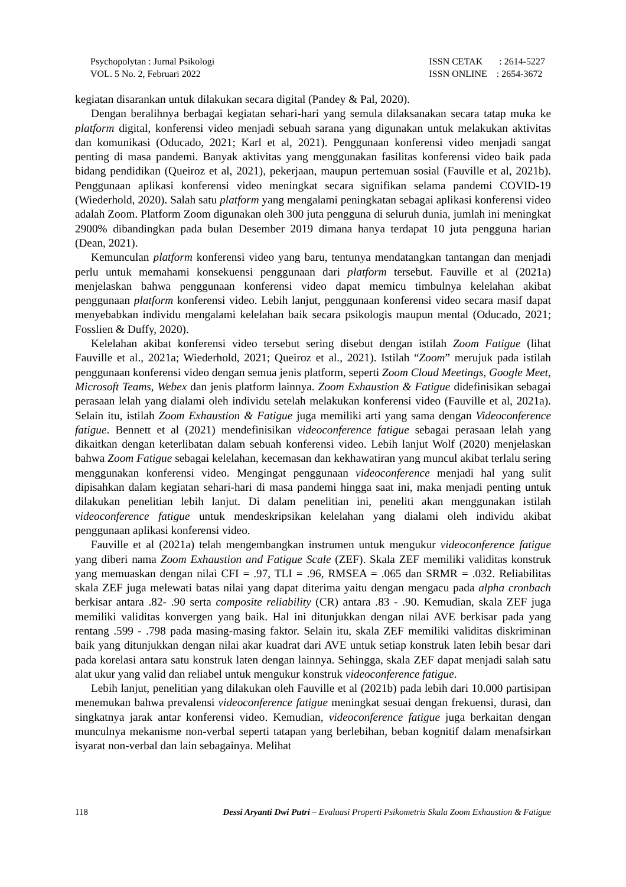Psychopolytan : Jurnal Psikologi
VOL. 5 No. 2, Februari 2022
ISSN CETAK : 2614-5227
ISSN ONLINE : 2654-3672
kegiatan disarankan untuk dilakukan secara digital (Pandey & Pal, 2020).
Dengan beralihnya berbagai kegiatan sehari-hari yang semula dilaksanakan secara tatap muka ke platform digital, konferensi video menjadi sebuah sarana yang digunakan untuk melakukan aktivitas dan komunikasi (Oducado, 2021; Karl et al, 2021). Penggunaan konferensi video menjadi sangat penting di masa pandemi. Banyak aktivitas yang menggunakan fasilitas konferensi video baik pada bidang pendidikan (Queiroz et al, 2021), pekerjaan, maupun pertemuan sosial (Fauville et al, 2021b). Penggunaan aplikasi konferensi video meningkat secara signifikan selama pandemi COVID-19 (Wiederhold, 2020). Salah satu platform yang mengalami peningkatan sebagai aplikasi konferensi video adalah Zoom. Platform Zoom digunakan oleh 300 juta pengguna di seluruh dunia, jumlah ini meningkat 2900% dibandingkan pada bulan Desember 2019 dimana hanya terdapat 10 juta pengguna harian (Dean, 2021).
Kemunculan platform konferensi video yang baru, tentunya mendatangkan tantangan dan menjadi perlu untuk memahami konsekuensi penggunaan dari platform tersebut. Fauville et al (2021a) menjelaskan bahwa penggunaan konferensi video dapat memicu timbulnya kelelahan akibat penggunaan platform konferensi video. Lebih lanjut, penggunaan konferensi video secara masif dapat menyebabkan individu mengalami kelelahan baik secara psikologis maupun mental (Oducado, 2021; Fosslien & Duffy, 2020).
Kelelahan akibat konferensi video tersebut sering disebut dengan istilah Zoom Fatigue (lihat Fauville et al., 2021a; Wiederhold, 2021; Queiroz et al., 2021). Istilah “Zoom” merujuk pada istilah penggunaan konferensi video dengan semua jenis platform, seperti Zoom Cloud Meetings, Google Meet, Microsoft Teams, Webex dan jenis platform lainnya. Zoom Exhaustion & Fatigue didefinisikan sebagai perasaan lelah yang dialami oleh individu setelah melakukan konferensi video (Fauville et al, 2021a). Selain itu, istilah Zoom Exhaustion & Fatigue juga memiliki arti yang sama dengan Videoconference fatigue. Bennett et al (2021) mendefinisikan videoconference fatigue sebagai perasaan lelah yang dikaitkan dengan keterlibatan dalam sebuah konferensi video. Lebih lanjut Wolf (2020) menjelaskan bahwa Zoom Fatigue sebagai kelelahan, kecemasan dan kekhawatiran yang muncul akibat terlalu sering menggunakan konferensi video. Mengingat penggunaan videoconference menjadi hal yang sulit dipisahkan dalam kegiatan sehari-hari di masa pandemi hingga saat ini, maka menjadi penting untuk dilakukan penelitian lebih lanjut. Di dalam penelitian ini, peneliti akan menggunakan istilah videoconference fatigue untuk mendeskripsikan kelelahan yang dialami oleh individu akibat penggunaan aplikasi konferensi video.
Fauville et al (2021a) telah mengembangkan instrumen untuk mengukur videoconference fatigue yang diberi nama Zoom Exhaustion and Fatigue Scale (ZEF). Skala ZEF memiliki validitas konstruk yang memuaskan dengan nilai CFI = .97, TLI = .96, RMSEA = .065 dan SRMR = .032. Reliabilitas skala ZEF juga melewati batas nilai yang dapat diterima yaitu dengan mengacu pada alpha cronbach berkisar antara .82- .90 serta composite reliability (CR) antara .83 - .90. Kemudian, skala ZEF juga memiliki validitas konvergen yang baik. Hal ini ditunjukkan dengan nilai AVE berkisar pada yang rentang .599 - .798 pada masing-masing faktor. Selain itu, skala ZEF memiliki validitas diskriminan baik yang ditunjukkan dengan nilai akar kuadrat dari AVE untuk setiap konstruk laten lebih besar dari pada korelasi antara satu konstruk laten dengan lainnya. Sehingga, skala ZEF dapat menjadi salah satu alat ukur yang valid dan reliabel untuk mengukur konstruk videoconference fatigue.
Lebih lanjut, penelitian yang dilakukan oleh Fauville et al (2021b) pada lebih dari 10.000 partisipan menemukan bahwa prevalensi videoconference fatigue meningkat sesuai dengan frekuensi, durasi, dan singkatnya jarak antar konferensi video. Kemudian, videoconference fatigue juga berkaitan dengan munculnya mekanisme non-verbal seperti tatapan yang berlebihan, beban kognitif dalam menafsirkan isyarat non-verbal dan lain sebagainya. Melihat
118 Dessi Aryanti Dwi Putri – Evaluasi Properti Psikometris Skala Zoom Exhaustion & Fatigue